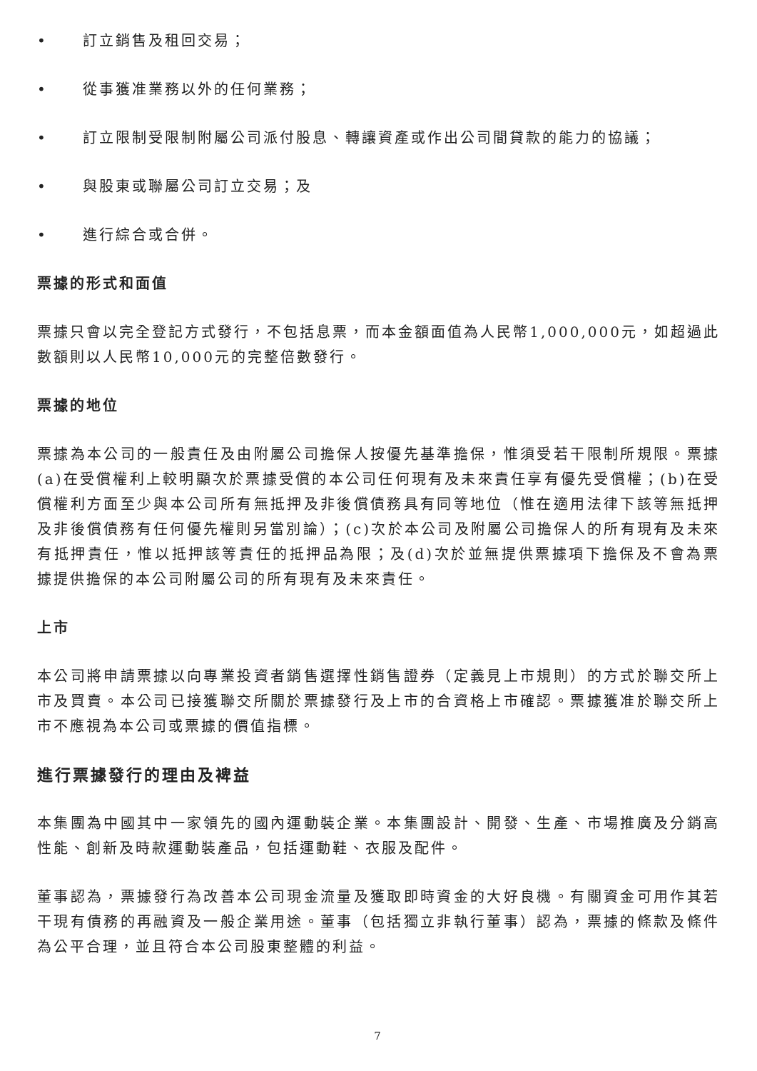• 訂立銷售及租回交易；
• 從事獲准業務以外的任何業務；
• 訂立限制受限制附屬公司派付股息、轉讓資產或作出公司間貸款的能力的協議；
• 與股東或聯屬公司訂立交易；及
• 進行綜合或合併。
票據的形式和面值
票據只會以完全登記方式發行，不包括息票，而本金額面值為人民幣1,000,000元，如超過此數額則以人民幣10,000元的完整倍數發行。
票據的地位
票據為本公司的一般責任及由附屬公司擔保人按優先基準擔保，惟須受若干限制所規限。票據(a)在受償權利上較明顯次於票據受償的本公司任何現有及未來責任享有優先受償權；(b)在受償權利方面至少與本公司所有無抵押及非後償債務具有同等地位（惟在適用法律下該等無抵押及非後償債務有任何優先權則另當別論）；(c)次於本公司及附屬公司擔保人的所有現有及未來有抵押責任，惟以抵押該等責任的抵押品為限；及(d)次於並無提供票據項下擔保及不會為票據提供擔保的本公司附屬公司的所有現有及未來責任。
上市
本公司將申請票據以向專業投資者銷售選擇性銷售證券（定義見上市規則）的方式於聯交所上市及買賣。本公司已接獲聯交所關於票據發行及上市的合資格上市確認。票據獲准於聯交所上市不應視為本公司或票據的價值指標。
進行票據發行的理由及裨益
本集團為中國其中一家領先的國內運動裝企業。本集團設計、開發、生產、市場推廣及分銷高性能、創新及時款運動裝產品，包括運動鞋、衣服及配件。
董事認為，票據發行為改善本公司現金流量及獲取即時資金的大好良機。有關資金可用作其若干現有債務的再融資及一般企業用途。董事（包括獨立非執行董事）認為，票據的條款及條件為公平合理，並且符合本公司股東整體的利益。
7